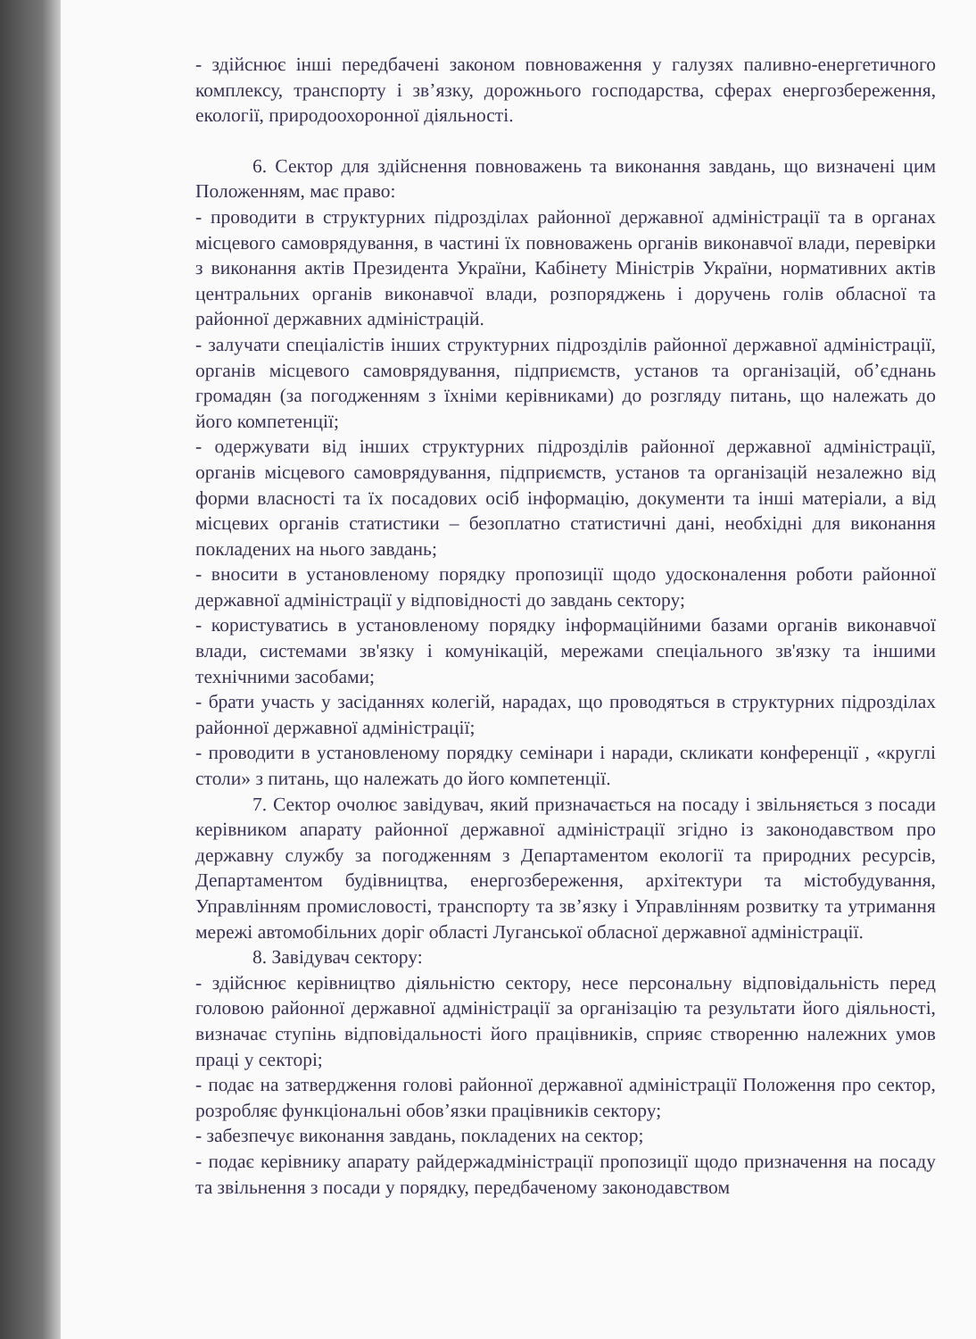- здійснює інші передбачені законом повноваження у галузях паливно-енергетичного комплексу, транспорту і зв’язку, дорожнього господарства, сферах енергозбереження, екології, природоохоронної діяльності.
6. Сектор для здійснення повноважень та виконання завдань, що визначені цим Положенням, має право:
- проводити в структурних підрозділах районної державної адміністрації та в органах місцевого самоврядування, в частині їх повноважень органів виконавчої влади, перевірки з виконання актів Президента України, Кабінету Міністрів України, нормативних актів центральних органів виконавчої влади, розпоряджень і доручень голів обласної та районної державних адміністрацій.
- залучати спеціалістів інших структурних підрозділів районної державної адміністрації, органів місцевого самоврядування, підприємств, установ та організацій, об’єднань громадян (за погодженням з їхніми керівниками) до розгляду питань, що належать до його компетенції;
- одержувати від інших структурних підрозділів районної державної адміністрації, органів місцевого самоврядування, підприємств, установ та організацій незалежно від форми власності та їх посадових осіб інформацію, документи та інші матеріали, а від місцевих органів статистики – безоплатно статистичні дані, необхідні для виконання покладених на нього завдань;
- вносити в установленому порядку пропозиції щодо удосконалення роботи районної державної адміністрації у відповідності до завдань сектору;
- користуватись в установленому порядку інформаційними базами органів виконавчої влади, системами зв'язку і комунікацій, мережами спеціального зв'язку та іншими технічними засобами;
- брати участь у засіданнях колегій, нарадах, що проводяться в структурних підрозділах районної державної адміністрації;
- проводити в установленому порядку семінари і наради, скликати конференції , «круглі столи» з питань, що належать до його компетенції.
7. Сектор очолює завідувач, який призначається на посаду і звільняється з посади керівником апарату районної державної адміністрації згідно із законодавством про державну службу за погодженням з Департаментом екології та природних ресурсів, Департаментом будівництва, енергозбереження, архітектури та містобудування, Управлінням промисловості, транспорту та зв’язку і Управлінням розвитку та утримання мережі автомобільних доріг області Луганської обласної державної адміністрації.
8. Завідувач сектору:
- здійснює керівництво діяльністю сектору, несе персональну відповідальність перед головою районної державної адміністрації за організацію та результати його діяльності, визначає ступінь відповідальності його працівників, сприяє створенню належних умов праці у секторі;
- подає на затвердження голові районної державної адміністрації Положення про сектор, розробляє функціональні обов’язки працівників сектору;
- забезпечує виконання завдань, покладених на сектор;
- подає керівнику апарату райдержадміністрації пропозиції щодо призначення на посаду та звільнення з посади у порядку, передбаченому законодавством